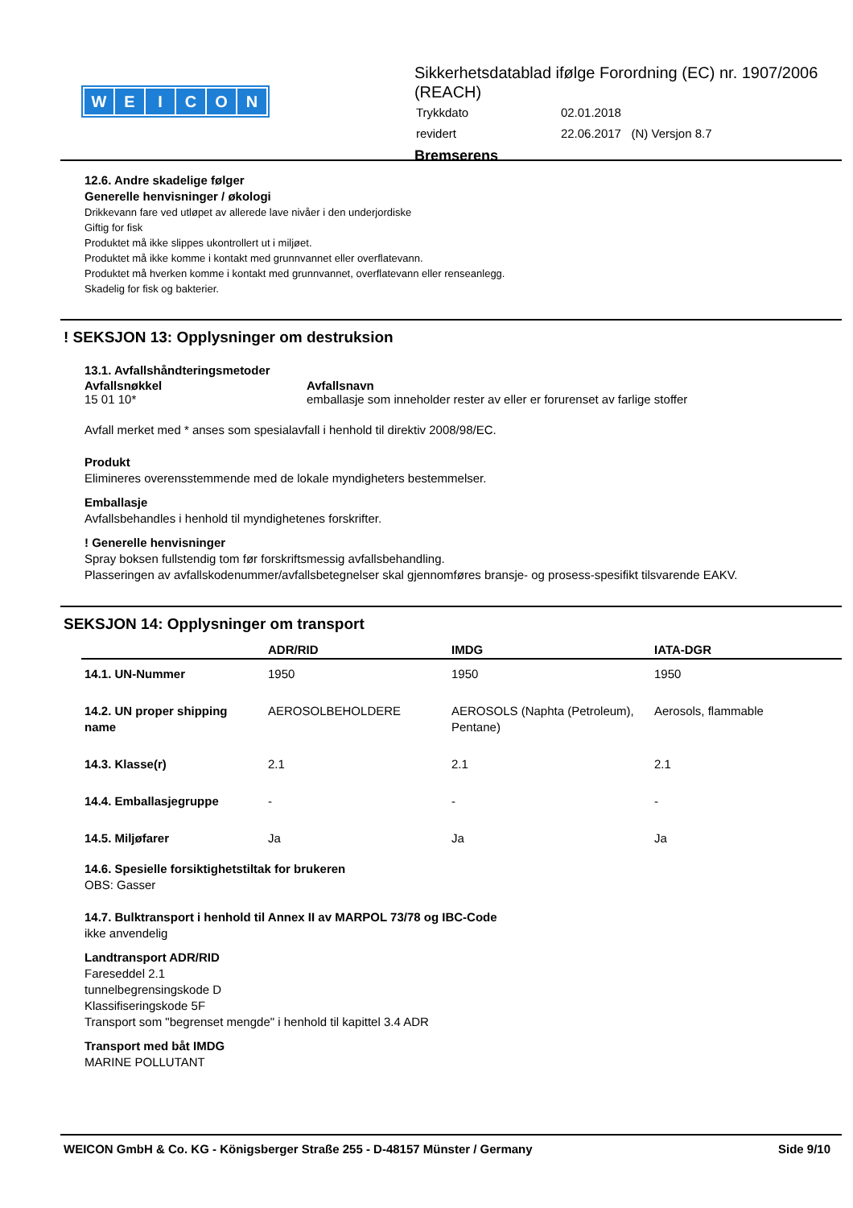WEICON
Sikkerhetsdatablad ifølge Forordning (EC) nr. 1907/2006 (REACH)
| Trykkdato | 02.01.2018 |
| revidert | 22.06.2017 (N) Versjon 8.7 |
Bremserens
12.6. Andre skadelige følger
Generelle henvisninger / økologi
Drikkevann fare ved utløpet av allerede lave nivåer i den underjordiske
Giftig for fisk
Produktet må ikke slippes ukontrollert ut i miljøet.
Produktet må ikke komme i kontakt med grunnvannet eller overflatevann.
Produktet må hverken komme i kontakt med grunnvannet, overflatevann eller renseanlegg.
Skadelig for fisk og bakterier.
! SEKSJON 13: Opplysninger om destruksion
13.1. Avfallshåndteringsmetoder
| Avfallsnøkkel | Avfallsnavn |
| 15 01 10* | emballasje som inneholder rester av eller er forurenset av farlige stoffer |
Avfall merket med * anses som spesialavfall i henhold til direktiv 2008/98/EC.
Produkt
Elimineres overensstemmende med de lokale myndigheters bestemmelser.
Emballasje
Avfallsbehandles i henhold til myndighetenes forskrifter.
! Generelle henvisninger
Spray boksen fullstendig tom før forskriftsmessig avfallsbehandling.
Plasseringen av avfallskodenummer/avfallsbetegnelser skal gjennomføres bransje- og prosess-spesifikt tilsvarende EAKV.
SEKSJON 14: Opplysninger om transport
| | ADR/RID | IMDG | IATA-DGR |
| --- | --- | --- | --- |
| 14.1. UN-Nummer | 1950 | 1950 | 1950 |
| 14.2. UN proper shipping name | AEROSOLBEHOLDERE | AEROSOLS (Naphta (Petroleum), Pentane) | Aerosols, flammable |
| 14.3. Klasse(r) | 2.1 | 2.1 | 2.1 |
| 14.4. Emballasjegruppe | - | - | - |
| 14.5. Miljøfarer | Ja | Ja | Ja |
14.6. Spesielle forsiktighetstiltak for brukeren
OBS: Gasser
14.7. Bulktransport i henhold til Annex II av MARPOL 73/78 og IBC-Code
ikke anvendelig
Landtransport ADR/RID
Fareseddel 2.1
tunnelbegrensingskode D
Klassifiseringskode 5F
Transport som "begrenset mengde" i henhold til kapittel 3.4 ADR
Transport med båt IMDG
MARINE POLLUTANT
WEICON GmbH & Co. KG - Königsberger Straße 255 - D-48157 Münster / Germany Side 9/10